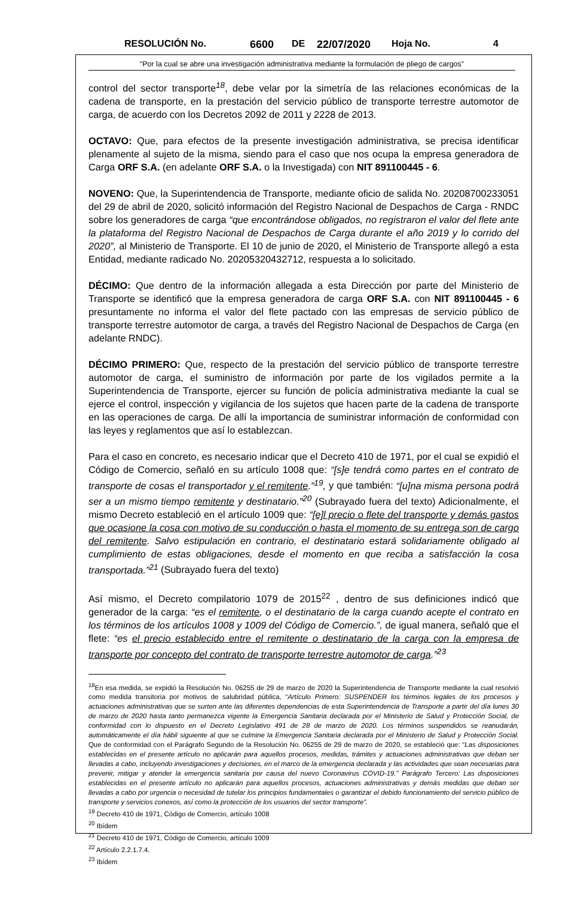RESOLUCIÓN No. 6600 DE 22/07/2020 Hoja No. 4
“Por la cual se abre una investigación administrativa mediante la formulación de pliego de cargos”
control del sector transporte<sup>18</sup>, debe velar por la simetría de las relaciones económicas de la cadena de transporte, en la prestación del servicio público de transporte terrestre automotor de carga, de acuerdo con los Decretos 2092 de 2011 y 2228 de 2013.
OCTAVO: Que, para efectos de la presente investigación administrativa, se precisa identificar plenamente al sujeto de la misma, siendo para el caso que nos ocupa la empresa generadora de Carga ORF S.A. (en adelante ORF S.A. o la Investigada) con NIT 891100445 - 6.
NOVENO: Que, la Superintendencia de Transporte, mediante oficio de salida No. 20208700233051 del 29 de abril de 2020, solicitó información del Registro Nacional de Despachos de Carga - RNDC sobre los generadores de carga “que encontrándose obligados, no registraron el valor del flete ante la plataforma del Registro Nacional de Despachos de Carga durante el año 2019 y lo corrido del 2020”, al Ministerio de Transporte. El 10 de junio de 2020, el Ministerio de Transporte allegó a esta Entidad, mediante radicado No. 20205320432712, respuesta a lo solicitado.
DÉCIMO: Que dentro de la información allegada a esta Dirección por parte del Ministerio de Transporte se identificó que la empresa generadora de carga ORF S.A. con NIT 891100445 - 6 presuntamente no informa el valor del flete pactado con las empresas de servicio público de transporte terrestre automotor de carga, a través del Registro Nacional de Despachos de Carga (en adelante RNDC).
DÉCIMO PRIMERO: Que, respecto de la prestación del servicio público de transporte terrestre automotor de carga, el suministro de información por parte de los vigilados permite a la Superintendencia de Transporte, ejercer su función de policía administrativa mediante la cual se ejerce el control, inspección y vigilancia de los sujetos que hacen parte de la cadena de transporte en las operaciones de carga. De allí la importancia de suministrar información de conformidad con las leyes y reglamentos que así lo establezcan.
Para el caso en concreto, es necesario indicar que el Decreto 410 de 1971, por el cual se expidió el Código de Comercio, señaló en su artículo 1008 que: “[s]e tendrá como partes en el contrato de transporte de cosas el transportador y el remitente.”<sup>19</sup>, y que también: “[u]na misma persona podrá ser a un mismo tiempo remitente y destinatario.”<sup>20</sup> (Subrayado fuera del texto) Adicionalmente, el mismo Decreto estableció en el artículo 1009 que: “[e]l precio o flete del transporte y demás gastos que ocasione la cosa con motivo de su conducción o hasta el momento de su entrega son de cargo del remitente. Salvo estipulación en contrario, el destinatario estará solidariamente obligado al cumplimiento de estas obligaciones, desde el momento en que reciba a satisfacción la cosa transportada.”<sup>21</sup> (Subrayado fuera del texto)
Así mismo, el Decreto compilatorio 1079 de 2015<sup>22</sup> , dentro de sus definiciones indicó que generador de la carga: “es el remitente, o el destinatario de la carga cuando acepte el contrato en los términos de los artículos 1008 y 1009 del Código de Comercio.”, de igual manera, señaló que el flete: “es el precio establecido entre el remitente o destinatario de la carga con la empresa de transporte por concepto del contrato de transporte terrestre automotor de carga.”<sup>23</sup>
<sup>18</sup> En esa medida, se expidió la Resolución No. 06255 de 29 de marzo de 2020 la Superintendencia de Transporte mediante la cual resolvió como medida transitoria por motivos de salubridad pública, “Artículo Primero: SUSPENDER los términos legales de los procesos y actuaciones administrativas que se surten ante las diferentes dependencias de esta Superintendencia de Transporte a partir del día lunes 30 de marzo de 2020 hasta tanto permanezca vigente la Emergencia Sanitaria declarada por el Ministerio de Salud y Protección Social, de conformidad con lo dispuesto en el Decreto Legislativo 491 de 28 de marzo de 2020. Los términos suspendidos se reanudarán, automáticamente el día hábil siguiente al que se culmine la Emergencia Sanitaria declarada por el Ministerio de Salud y Protección Social. Que de conformidad con el Parágrafo Segundo de la Resolución No. 06255 de 29 de marzo de 2020, se estableció que: “Las disposiciones establecidas en el presente artículo no aplicarán para aquellos procesos, medidas, trámites y actuaciones administrativas que deban ser llevadas a cabo, incluyendo investigaciones y decisiones, en el marco de la emergencia declarada y las actividades que sean necesarias para prevenir, mitigar y atender la emergencia sanitaria por causa del nuevo Coronavirus COVID-19.” Parágrafo Tercero: Las disposiciones establecidas en el presente artículo no aplicarán para aquellos procesos, actuaciones administrativas y demás medidas que deban ser llevadas a cabo por urgencia o necesidad de tutelar los principios fundamentales o garantizar el debido funcionamiento del servicio público de transporte y servicios conexos, así como la protección de los usuarios del sector transporte”.
<sup>19</sup> Decreto 410 de 1971, Código de Comercio, artículo 1008
<sup>20</sup> Ibídem
<sup>21</sup> Decreto 410 de 1971, Código de Comercio, artículo 1009
<sup>22</sup> Artículo 2.2.1.7.4.
<sup>23</sup> Ibídem